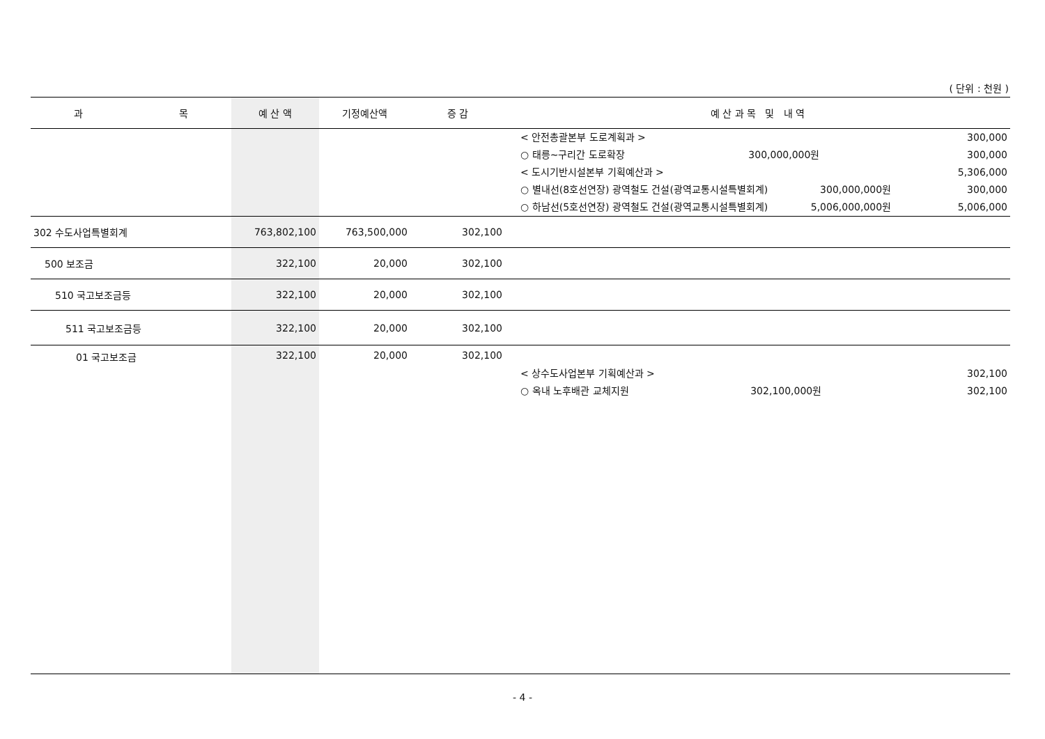( 단위 : 천원 )
| 과 목 | 예 산 액 | 기정예산액 | 증 감 | 예 산 과 목 및 내 역 |
| --- | --- | --- | --- | --- |
| | | | | < 안전총괄본부 도로계획과 > 300,000 ○ 태릉~구리간 도로확장 300,000,000원 300,000 < 도시기반시설본부 기획예산과 > 5,306,000 ○ 별내선(8호선연장) 광역철도 건설(광역교통시설특별회계) 300,000,000원 300,000 ○ 하남선(5호선연장) 광역철도 건설(광역교통시설특별회계) 5,006,000,000원 5,006,000 |
| 302 수도사업특별회계 | 763,802,100 | 763,500,000 | 302,100 | |
| 500 보조금 | 322,100 | 20,000 | 302,100 | |
| 510 국고보조금등 | 322,100 | 20,000 | 302,100 | |
| 511 국고보조금등 | 322,100 | 20,000 | 302,100 | |
| 01 국고보조금 | 322,100 | 20,000 | 302,100 | < 상수도사업본부 기획예산과 > 302,100 ○ 옥내 노후배관 교체지원 302,100,000원 302,100 |
- 4 -